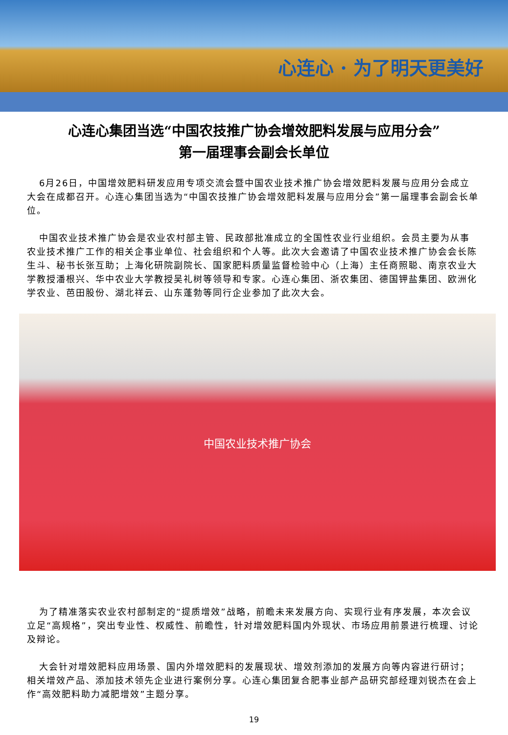心连心 · 为了明天更美好
心连心集团当选“中国农技推广协会增效肥料发展与应用分会”
第一届理事会副会长单位
6月26日，中国增效肥料研发应用专项交流会暨中国农业技术推广协会增效肥料发展与应用分会成立大会在成都召开。心连心集团当选为“中国农技推广协会增效肥料发展与应用分会”第一届理事会副会长单位。
中国农业技术推广协会是农业农村部主管、民政部批准成立的全国性农业行业组织。会员主要为从事农业技术推广工作的相关企事业单位、社会组织和个人等。此次大会邀请了中国农业技术推广协会会长陈生斗、秘书长张互助；上海化研院副院长、国家肥料质量监督检验中心（上海）主任商照聪、南京农业大学教授潘根兴、华中农业大学教授吴礼树等领导和专家。心连心集团、浙农集团、德国钾盐集团、欧洲化学农业、芭田股份、湖北祥云、山东蓬勃等同行企业参加了此次大会。
中国农业技术推广协会
为了精准落实农业农村部制定的“提质增效”战略，前瞻未来发展方向、实现行业有序发展，本次会议立足“高规格”，突出专业性、权威性、前瞻性，针对增效肥料国内外现状、市场应用前景进行梳理、讨论及辩论。
大会针对增效肥料应用场景、国内外增效肥料的发展现状、增效剂添加的发展方向等内容进行研讨；相关增效产品、添加技术领先企业进行案例分享。心连心集团复合肥事业部产品研究部经理刘锐杰在会上作“高效肥料助力减肥增效”主题分享。
19